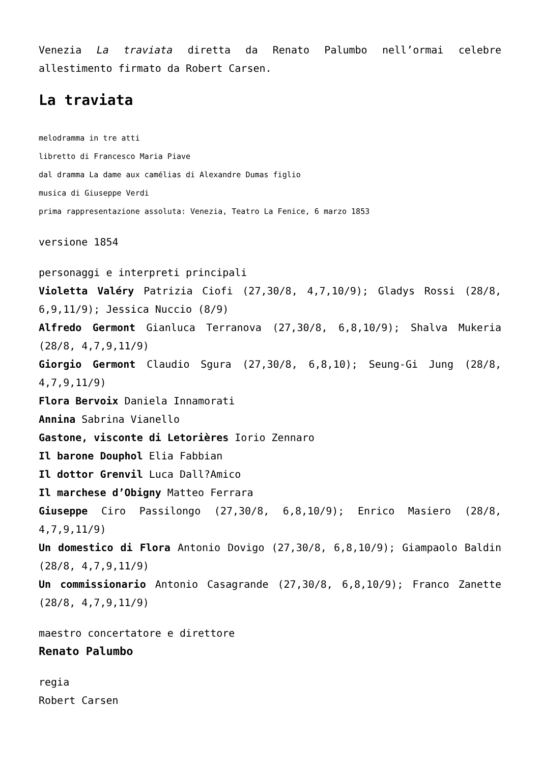Venezia La traviata diretta da Renato Palumbo nell’ormai celebre allestimento firmato da Robert Carsen.
La traviata
melodramma in tre atti
libretto di Francesco Maria Piave
dal dramma La dame aux camélias di Alexandre Dumas figlio
musica di Giuseppe Verdi
prima rappresentazione assoluta: Venezia, Teatro La Fenice, 6 marzo 1853
versione 1854
personaggi e interpreti principali
Violetta Valéry Patrizia Ciofi (27,30/8, 4,7,10/9); Gladys Rossi (28/8, 6,9,11/9); Jessica Nuccio (8/9)
Alfredo Germont Gianluca Terranova (27,30/8, 6,8,10/9); Shalva Mukeria (28/8, 4,7,9,11/9)
Giorgio Germont Claudio Sgura (27,30/8, 6,8,10); Seung-Gi Jung (28/8, 4,7,9,11/9)
Flora Bervoix Daniela Innamorati
Annina Sabrina Vianello
Gastone, visconte di Letorières Iorio Zennaro
Il barone Douphol Elia Fabbian
Il dottor Grenvil Luca Dall?Amico
Il marchese d’Obigny Matteo Ferrara
Giuseppe Ciro Passilongo (27,30/8, 6,8,10/9); Enrico Masiero (28/8, 4,7,9,11/9)
Un domestico di Flora Antonio Dovigo (27,30/8, 6,8,10/9); Giampaolo Baldin (28/8, 4,7,9,11/9)
Un commissionario Antonio Casagrande (27,30/8, 6,8,10/9); Franco Zanette (28/8, 4,7,9,11/9)
maestro concertatore e direttore
Renato Palumbo
regia
Robert Carsen